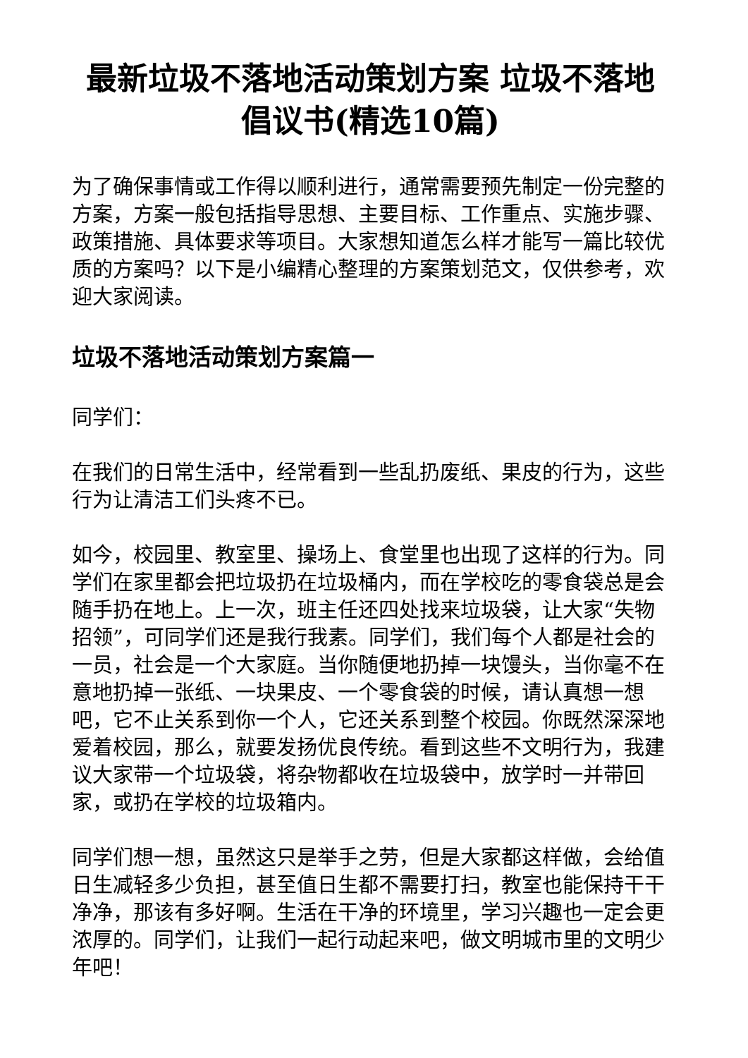最新垃圾不落地活动策划方案 垃圾不落地倡议书(精选10篇)
为了确保事情或工作得以顺利进行，通常需要预先制定一份完整的方案，方案一般包括指导思想、主要目标、工作重点、实施步骤、政策措施、具体要求等项目。大家想知道怎么样才能写一篇比较优质的方案吗？以下是小编精心整理的方案策划范文，仅供参考，欢迎大家阅读。
垃圾不落地活动策划方案篇一
同学们：
在我们的日常生活中，经常看到一些乱扔废纸、果皮的行为，这些行为让清洁工们头疼不已。
如今，校园里、教室里、操场上、食堂里也出现了这样的行为。同学们在家里都会把垃圾扔在垃圾桶内，而在学校吃的零食袋总是会随手扔在地上。上一次，班主任还四处找来垃圾袋，让大家“失物招领”，可同学们还是我行我素。同学们，我们每个人都是社会的一员，社会是一个大家庭。当你随便地扔掉一块馒头，当你毫不在意地扔掉一张纸、一块果皮、一个零食袋的时候，请认真想一想吧，它不止关系到你一个人，它还关系到整个校园。你既然深深地爱着校园，那么，就要发扬优良传统。看到这些不文明行为，我建议大家带一个垃圾袋，将杂物都收在垃圾袋中，放学时一并带回家，或扔在学校的垃圾箱内。
同学们想一想，虽然这只是举手之劳，但是大家都这样做，会给值日生减轻多少负担，甚至值日生都不需要打扫，教室也能保持干干净净，那该有多好啊。生活在干净的环境里，学习兴趣也一定会更浓厚的。同学们，让我们一起行动起来吧，做文明城市里的文明少年吧！